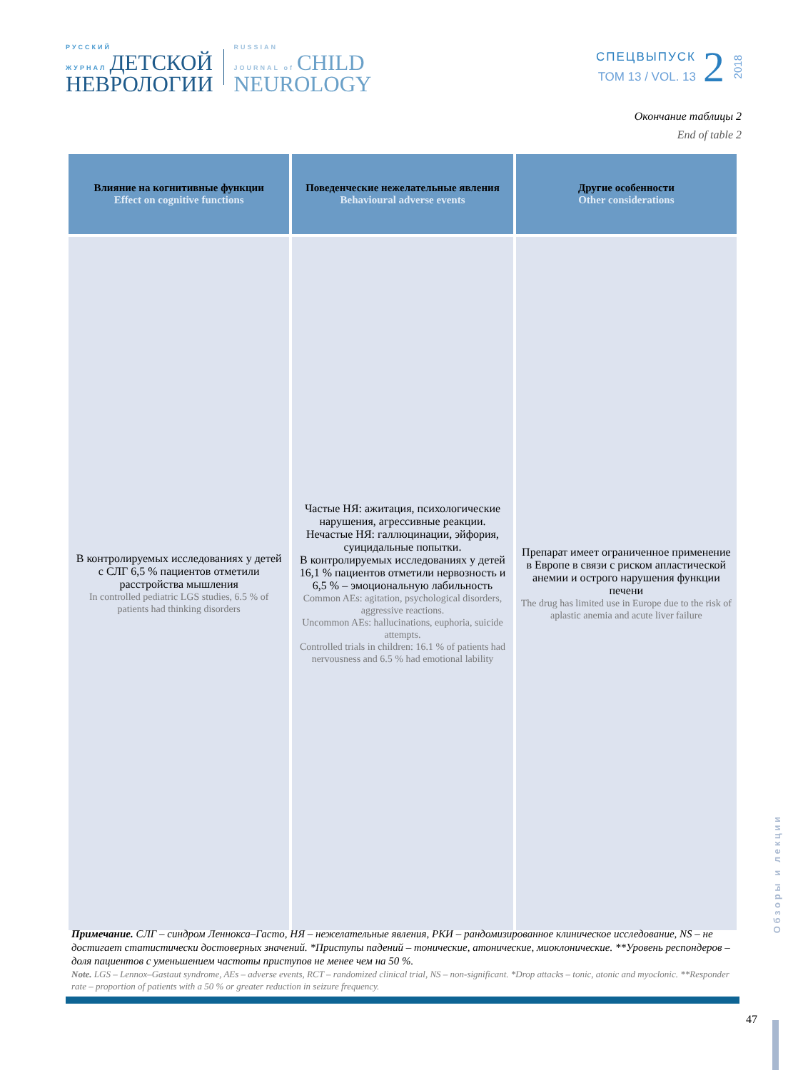РУССКИЙ
ЖУРНАЛ ДЕТСКОЙ
НЕВРОЛОГИИ
RUSSIAN
JOURNAL of CHILD
NEUROLOGY
СПЕЦВЫПУСК
ТОМ 13 / VOL. 13
2
2018
Окончание таблицы 2
End of table 2
| Влияние на когнитивные функции Effect on cognitive functions | Поведенческие нежелательные явления Behavioural adverse events | Другие особенности Other considerations |
| --- | --- | --- |
| В контролируемых исследованиях у детей с СЛГ 6,5 % пациентов отметили расстройства мышления In controlled pediatric LGS studies, 6.5 % of patients had thinking disorders | Частые НЯ: ажитация, психологические нарушения, агрессивные реакции. Нечастые НЯ: галлюцинации, эйфория, суицидальные попытки. В контролируемых исследованиях у детей 16,1 % пациентов отметили нервозность и 6,5 % – эмоциональную лабильность Common AEs: agitation, psychological disorders, aggressive reactions. Uncommon AEs: hallucinations, euphoria, suicide attempts. Controlled trials in children: 16.1 % of patients had nervousness and 6.5 % had emotional lability | Препарат имеет ограниченное применение в Европе в связи с риском апластической анемии и острого нарушения функции печени The drug has limited use in Europe due to the risk of aplastic anemia and acute liver failure |
Примечание. СЛГ – синдром Леннокса–Гасто, НЯ – нежелательные явления, РКИ – рандомизированное клиническое исследование, NS – не достигает статистически достоверных значений. *Приступы падений – тонические, атонические, миоклонические. **Уровень респондеров – доля пациентов с уменьшением частоты приступов не менее чем на 50 %.
Note. LGS – Lennox–Gastaut syndrome, AEs – adverse events, RCT – randomized clinical trial, NS – non-significant. *Drop attacks – tonic, atonic and myoclonic. **Responder rate – proportion of patients with a 50 % or greater reduction in seizure frequency.
47
О б з о р ы и л е к ц и и